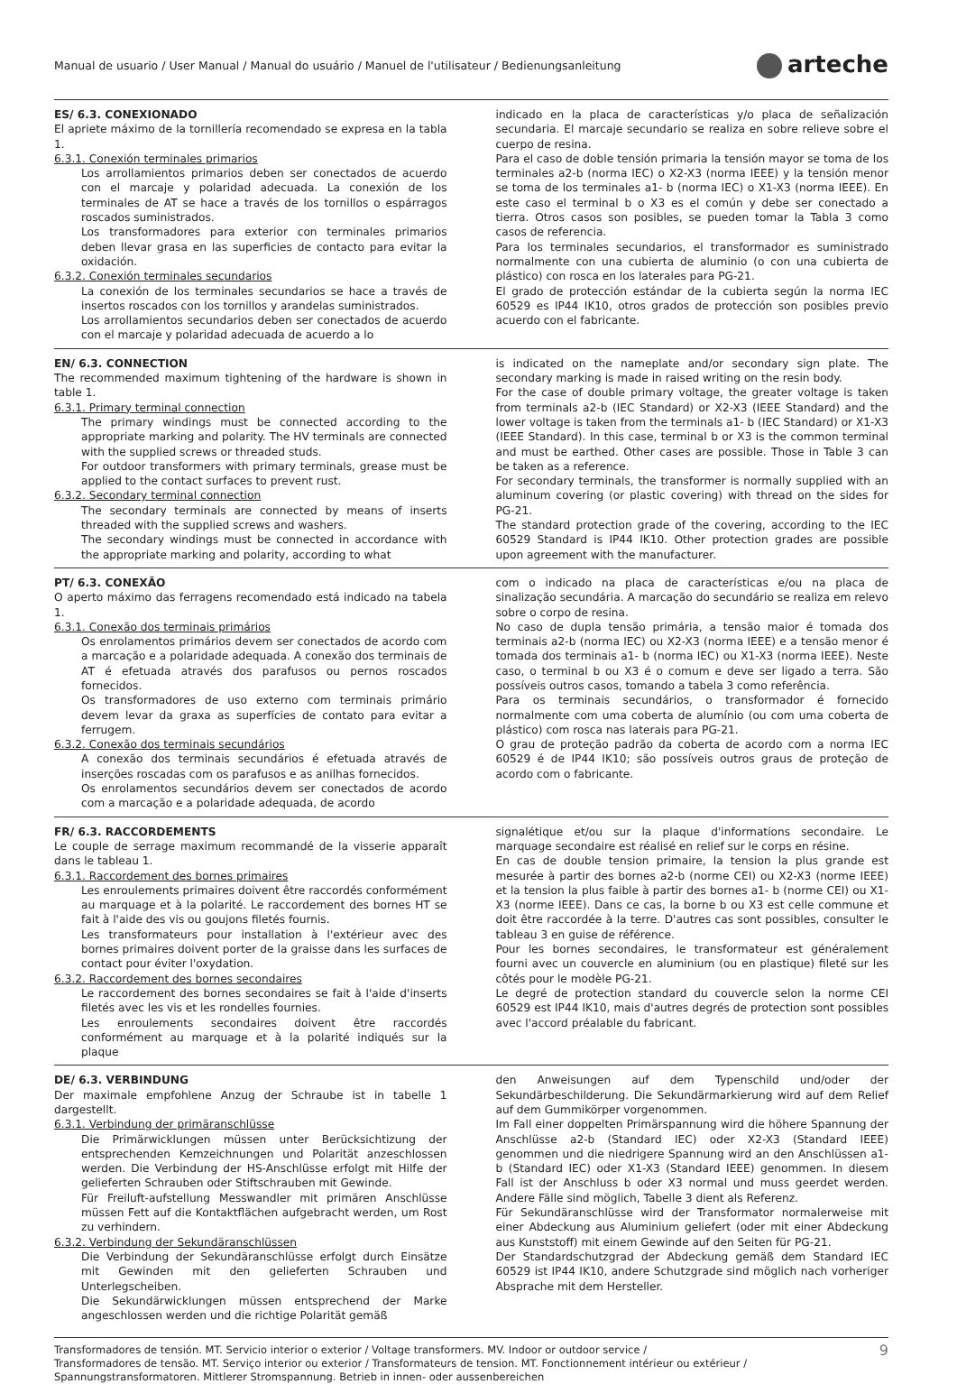Manual de usuario / User Manual / Manual do usuário / Manuel de l'utilisateur / Bedienungsanleitung
arteche
ES/ 6.3. CONEXIONADO
El apriete máximo de la tornillería recomendado se expresa en la tabla 1.
6.3.1. Conexión terminales primarios
Los arrollamientos primarios deben ser conectados de acuerdo con el marcaje y polaridad adecuada. La conexión de los terminales de AT se hace a través de los tornillos o espárragos roscados suministrados.
Los transformadores para exterior con terminales primarios deben llevar grasa en las superficies de contacto para evitar la oxidación.
6.3.2. Conexión terminales secundarios
La conexión de los terminales secundarios se hace a través de insertos roscados con los tornillos y arandelas suministrados.
Los arrollamientos secundarios deben ser conectados de acuerdo con el marcaje y polaridad adecuada de acuerdo a lo
indicado en la placa de características y/o placa de señalización secundaria. El marcaje secundario se realiza en sobre relieve sobre el cuerpo de resina.
Para el caso de doble tensión primaria la tensión mayor se toma de los terminales a2-b (norma IEC) o X2-X3 (norma IEEE) y la tensión menor se toma de los terminales a1- b (norma IEC) o X1-X3 (norma IEEE). En este caso el terminal b o X3 es el común y debe ser conectado a tierra. Otros casos son posibles, se pueden tomar la Tabla 3 como casos de referencia.
Para los terminales secundarios, el transformador es suministrado normalmente con una cubierta de aluminio (o con una cubierta de plástico) con rosca en los laterales para PG-21.
El grado de protección estándar de la cubierta según la norma IEC 60529 es IP44 IK10, otros grados de protección son posibles previo acuerdo con el fabricante.
EN/ 6.3. CONNECTION
The recommended maximum tightening of the hardware is shown in table 1.
6.3.1. Primary terminal connection
The primary windings must be connected according to the appropriate marking and polarity. The HV terminals are connected with the supplied screws or threaded studs.
For outdoor transformers with primary terminals, grease must be applied to the contact surfaces to prevent rust.
6.3.2. Secondary terminal connection
The secondary terminals are connected by means of inserts threaded with the supplied screws and washers.
The secondary windings must be connected in accordance with the appropriate marking and polarity, according to what
is indicated on the nameplate and/or secondary sign plate. The secondary marking is made in raised writing on the resin body.
For the case of double primary voltage, the greater voltage is taken from terminals a2-b (IEC Standard) or X2-X3 (IEEE Standard) and the lower voltage is taken from the terminals a1- b (IEC Standard) or X1-X3 (IEEE Standard). In this case, terminal b or X3 is the common terminal and must be earthed. Other cases are possible. Those in Table 3 can be taken as a reference.
For secondary terminals, the transformer is normally supplied with an aluminum covering (or plastic covering) with thread on the sides for PG-21.
The standard protection grade of the covering, according to the IEC 60529 Standard is IP44 IK10. Other protection grades are possible upon agreement with the manufacturer.
PT/ 6.3. CONEXÃO
O aperto máximo das ferragens recomendado está indicado na tabela 1.
6.3.1. Conexão dos terminais primários
Os enrolamentos primários devem ser conectados de acordo com a marcação e a polaridade adequada. A conexão dos terminais de AT é efetuada através dos parafusos ou pernos roscados fornecidos.
Os transformadores de uso externo com terminais primário devem levar da graxa as superfícies de contato para evitar a ferrugem.
6.3.2. Conexão dos terminais secundários
A conexão dos terminais secundários é efetuada através de inserções roscadas com os parafusos e as anilhas fornecidos.
Os enrolamentos secundários devem ser conectados de acordo com a marcação e a polaridade adequada, de acordo
com o indicado na placa de características e/ou na placa de sinalização secundária. A marcação do secundário se realiza em relevo sobre o corpo de resina.
No caso de dupla tensão primária, a tensão maior é tomada dos terminais a2-b (norma IEC) ou X2-X3 (norma IEEE) e a tensão menor é tomada dos terminais a1- b (norma IEC) ou X1-X3 (norma IEEE). Neste caso, o terminal b ou X3 é o comum e deve ser ligado a terra. São possíveis outros casos, tomando a tabela 3 como referência.
Para os terminais secundários, o transformador é fornecido normalmente com uma coberta de alumínio (ou com uma coberta de plástico) com rosca nas laterais para PG-21.
O grau de proteção padrão da coberta de acordo com a norma IEC 60529 é de IP44 IK10; são possíveis outros graus de proteção de acordo com o fabricante.
FR/ 6.3. RACCORDEMENTS
Le couple de serrage maximum recommandé de la visserie apparaît dans le tableau 1.
6.3.1. Raccordement des bornes primaires
Les enroulements primaires doivent être raccordés conformément au marquage et à la polarité. Le raccordement des bornes HT se fait à l'aide des vis ou goujons filetés fournis.
Les transformateurs pour installation à l'extérieur avec des bornes primaires doivent porter de la graisse dans les surfaces de contact pour éviter l'oxydation.
6.3.2. Raccordement des bornes secondaires
Le raccordement des bornes secondaires se fait à l'aide d'inserts filetés avec les vis et les rondelles fournies.
Les enroulements secondaires doivent être raccordés conformément au marquage et à la polarité indiqués sur la plaque
signalétique et/ou sur la plaque d'informations secondaire. Le marquage secondaire est réalisé en relief sur le corps en résine.
En cas de double tension primaire, la tension la plus grande est mesurée à partir des bornes a2-b (norme CEI) ou X2-X3 (norme IEEE) et la tension la plus faible à partir des bornes a1- b (norme CEI) ou X1-X3 (norme IEEE). Dans ce cas, la borne b ou X3 est celle commune et doit être raccordée à la terre. D'autres cas sont possibles, consulter le tableau 3 en guise de référence.
Pour les bornes secondaires, le transformateur est généralement fourni avec un couvercle en aluminium (ou en plastique) fileté sur les côtés pour le modèle PG-21.
Le degré de protection standard du couvercle selon la norme CEI 60529 est IP44 IK10, mais d'autres degrés de protection sont possibles avec l'accord préalable du fabricant.
DE/ 6.3. VERBINDUNG
Der maximale empfohlene Anzug der Schraube ist in tabelle 1 dargestellt.
6.3.1. Verbindung der primäranschlüsse
Die Primärwicklungen müssen unter Berücksichtizung der entsprechenden Kemzeichnungen und Polarität anzeschlossen werden. Die Verbindung der HS-Anschlüsse erfolgt mit Hilfe der gelieferten Schrauben oder Stiftschrauben mit Gewinde.
Für Freiluft-aufstellung Messwandler mit primären Anschlüsse müssen Fett auf die Kontaktflächen aufgebracht werden, um Rost zu verhindern.
6.3.2. Verbindung der Sekundäranschlüssen
Die Verbindung der Sekundäranschlüsse erfolgt durch Einsätze mit Gewinden mit den gelieferten Schrauben und Unterlegscheiben.
Die Sekundärwicklungen müssen entsprechend der Marke angeschlossen werden und die richtige Polarität gemäß
den Anweisungen auf dem Typenschild und/oder der Sekundärbeschilderung. Die Sekundärmarkierung wird auf dem Relief auf dem Gummikörper vorgenommen.
Im Fall einer doppelten Primärspannung wird die höhere Spannung der Anschlüsse a2-b (Standard IEC) oder X2-X3 (Standard IEEE) genommen und die niedrigere Spannung wird an den Anschlüssen a1-b (Standard IEC) oder X1-X3 (Standard IEEE) genommen. In diesem Fall ist der Anschluss b oder X3 normal und muss geerdet werden. Andere Fälle sind möglich, Tabelle 3 dient als Referenz.
Für Sekundäranschlüsse wird der Transformator normalerweise mit einer Abdeckung aus Aluminium geliefert (oder mit einer Abdeckung aus Kunststoff) mit einem Gewinde auf den Seiten für PG-21.
Der Standardschutzgrad der Abdeckung gemäß dem Standard IEC 60529 ist IP44 IK10, andere Schutzgrade sind möglich nach vorheriger Absprache mit dem Hersteller.
Transformadores de tensión. MT. Servicio interior o exterior / Voltage transformers. MV. Indoor or outdoor service /
Transformadores de tensão. MT. Serviço interior ou exterior / Transformateurs de tension. MT. Fonctionnement intérieur ou extérieur /
Spannungstransformatoren. Mittlerer Stromspannung. Betrieb in innen- oder aussenbereichen
9